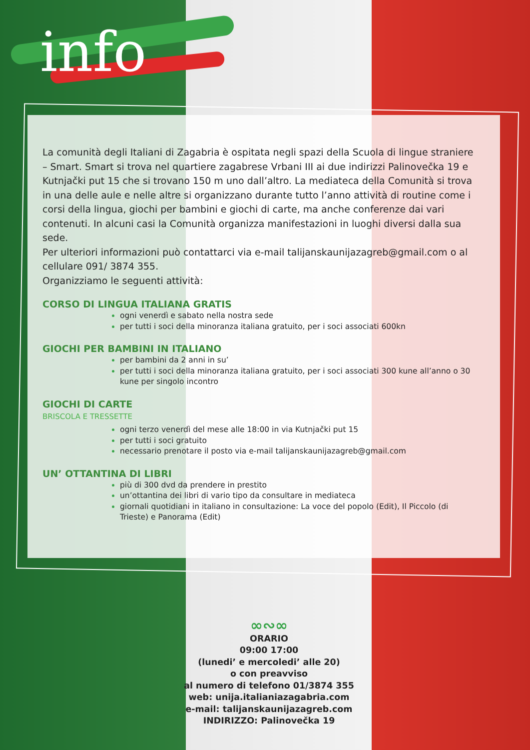info
La comunità degli Italiani di Zagabria è ospitata negli spazi della Scuola di lingue straniere – Smart. Smart si trova nel quartiere zagabrese Vrbani III ai due indirizzi Palinovečka 19 e Kutnjački put 15 che si trovano 150 m uno dall’altro. La mediateca della Comunità si trova in una delle aule e nelle altre si organizzano durante tutto l’anno attività di routine come i corsi della lingua, giochi per bambini e giochi di carte, ma anche conferenze dai vari contenuti. In alcuni casi la Comunità organizza manifestazioni in luoghi diversi dalla sua sede.
Per ulteriori informazioni può contattarci via e-mail talijanskaunijazagreb@gmail.com o al cellulare 091/ 3874 355.
Organizziamo le seguenti attività:
CORSO DI LINGUA ITALIANA GRATIS
ogni venerdì e sabato nella nostra sede
per tutti i soci della minoranza italiana gratuito, per i soci associati 600kn
GIOCHI PER BAMBINI IN ITALIANO
per bambini da 2 anni in su’
per tutti i soci della minoranza italiana gratuito, per i soci associati 300 kune all’anno o 30 kune per singolo incontro
GIOCHI DI CARTE
BRISCOLA E TRESSETTE
ogni terzo venerdì del mese alle 18:00 in via Kutnjački put 15
per tutti i soci gratuito
necessario prenotare il posto via e-mail talijanskaunijazagreb@gmail.com
UN’ OTTANTINA DI LIBRI
più di 300 dvd da prendere in prestito
un’ottantina dei libri di vario tipo da consultare in mediateca
giornali quotidiani in italiano in consultazione: La voce del popolo (Edit), Il Piccolo (di Trieste) e Panorama (Edit)
∞∾∞
ORARIO
09:00 17:00
(lunedi’ e mercoledi’ alle 20)
o con preavviso
al numero di telefono 01/3874 355
web: unija.italianiazagabria.com
e-mail: talijanskaunijazagreb.com
INDIRIZZO: Palinovečka 19